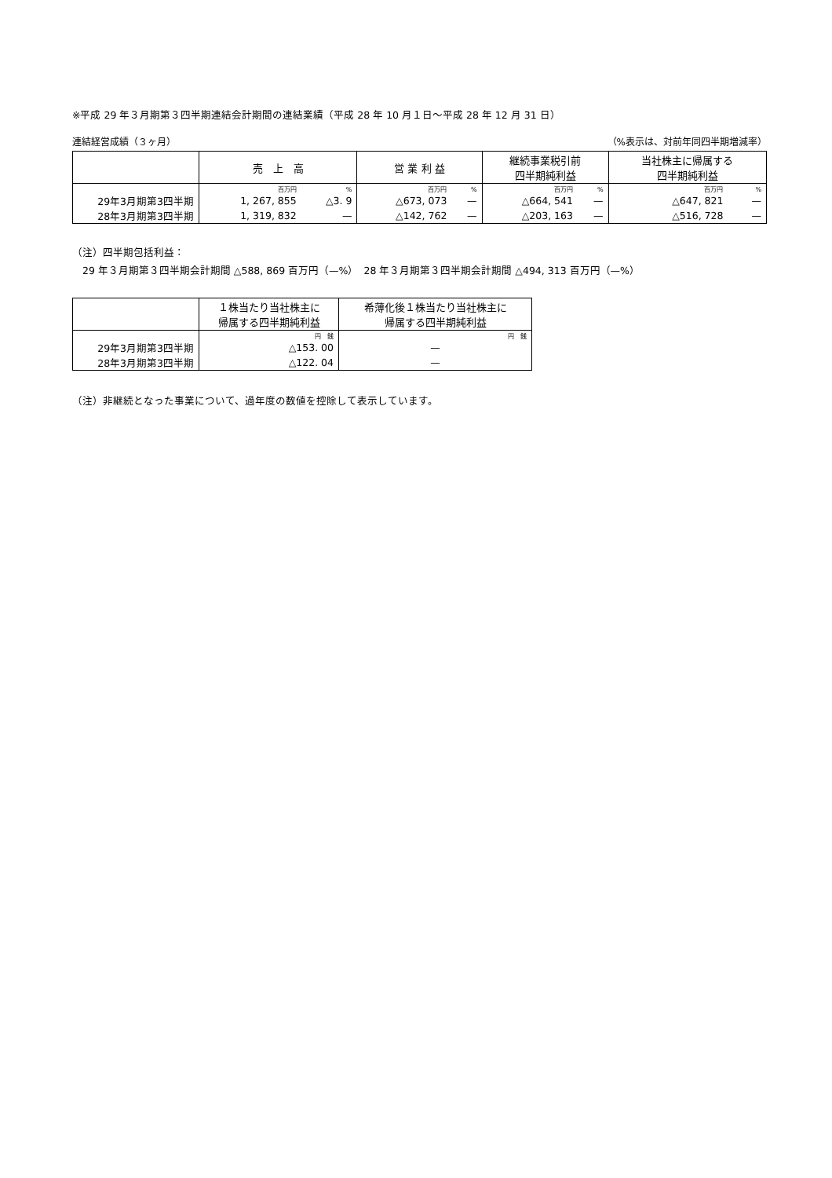※平成 29 年３月期第３四半期連結会計期間の連結業績（平成 28 年 10 月１日～平成 28 年 12 月 31 日）
連結経営成績（３ヶ月） （%表示は、対前年同四半期増減率）
| | 売 上 高 | | 営 業 利 益 | | 継続事業税引前 四半期純利益 | | 当社株主に帰属する 四半期純利益 | |
| --- | --- | --- | --- | --- | --- | --- | --- | --- |
| | 百万円 | % | 百万円 | % | 百万円 | % | 百万円 | % |
| 29年3月期第3四半期 | 1, 267, 855 | △3. 9 | △673, 073 | — | △664, 541 | — | △647, 821 | — |
| 28年3月期第3四半期 | 1, 319, 832 | — | △142, 762 | — | △203, 163 | — | △516, 728 | — |
（注）四半期包括利益：
　29 年３月期第３四半期会計期間 △588, 869 百万円（—%）　28 年３月期第３四半期会計期間 △494, 313 百万円（—%）
| | １株当たり当社株主に 帰属する四半期純利益 | 希薄化後１株当たり当社株主に 帰属する四半期純利益 |
| --- | --- | --- |
| | 円 銭 | 円 銭 |
| 29年3月期第3四半期 | △153. 00 | — |
| 28年3月期第3四半期 | △122. 04 | — |
（注）非継続となった事業について、過年度の数値を控除して表示しています。